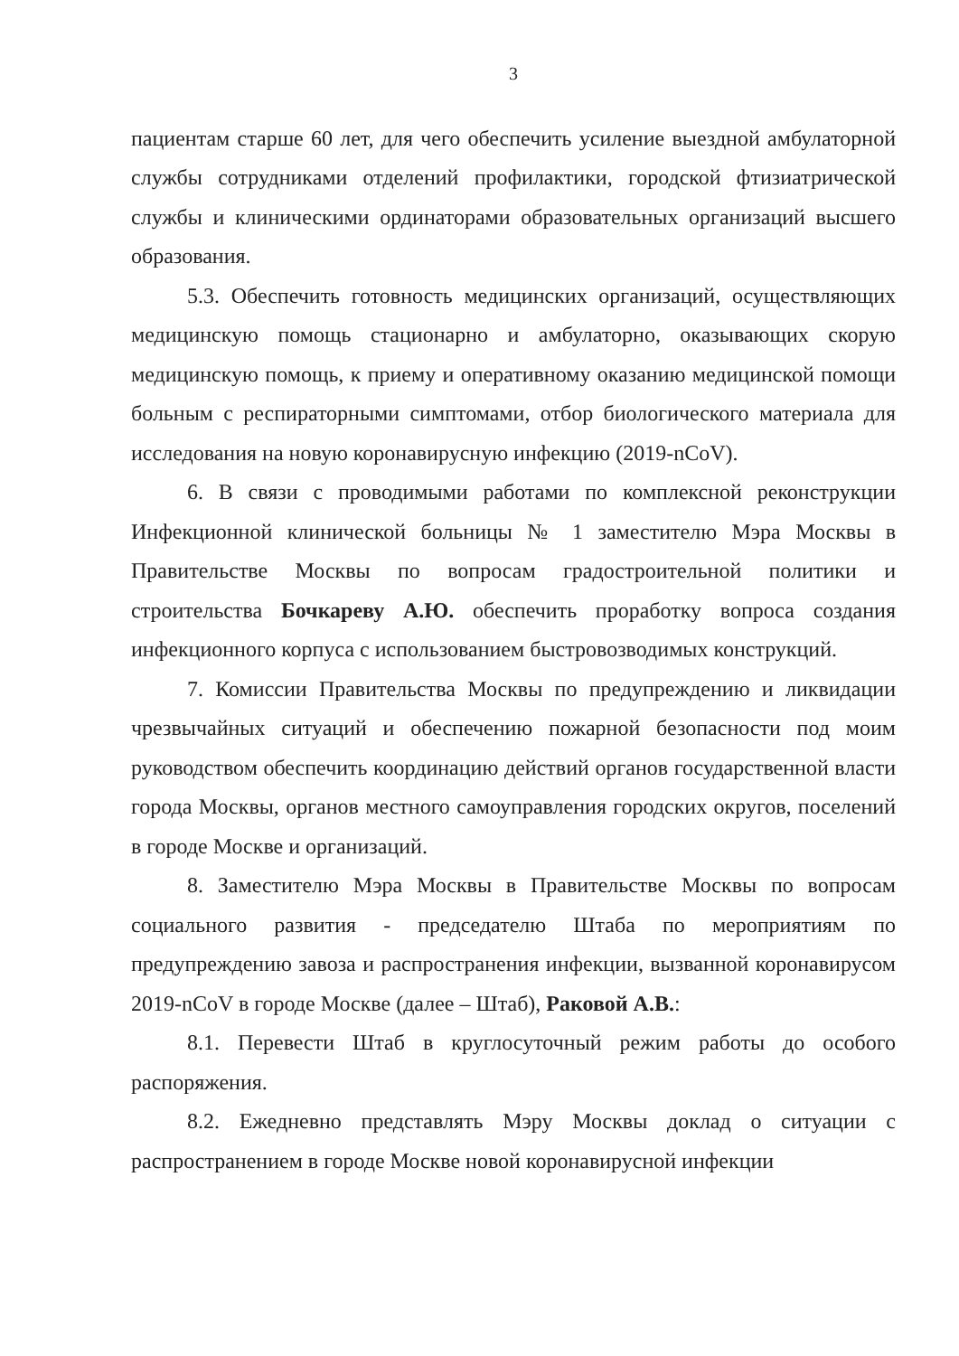3
пациентам старше 60 лет, для чего обеспечить усиление выездной амбулаторной службы сотрудниками отделений профилактики, городской фтизиатрической службы и клиническими ординаторами образовательных организаций высшего образования.
5.3. Обеспечить готовность медицинских организаций, осуществляющих медицинскую помощь стационарно и амбулаторно, оказывающих скорую медицинскую помощь, к приему и оперативному оказанию медицинской помощи больным с респираторными симптомами, отбор биологического материала для исследования на новую коронавирусную инфекцию (2019-nCoV).
6. В связи с проводимыми работами по комплексной реконструкции Инфекционной клинической больницы № 1 заместителю Мэра Москвы в Правительстве Москвы по вопросам градостроительной политики и строительства Бочкареву А.Ю. обеспечить проработку вопроса создания инфекционного корпуса с использованием быстровозводимых конструкций.
7. Комиссии Правительства Москвы по предупреждению и ликвидации чрезвычайных ситуаций и обеспечению пожарной безопасности под моим руководством обеспечить координацию действий органов государственной власти города Москвы, органов местного самоуправления городских округов, поселений в городе Москве и организаций.
8. Заместителю Мэра Москвы в Правительстве Москвы по вопросам социального развития - председателю Штаба по мероприятиям по предупреждению завоза и распространения инфекции, вызванной коронавирусом 2019-nCoV в городе Москве (далее – Штаб), Раковой А.В.:
8.1. Перевести Штаб в круглосуточный режим работы до особого распоряжения.
8.2. Ежедневно представлять Мэру Москвы доклад о ситуации с распространением в городе Москве новой коронавирусной инфекции